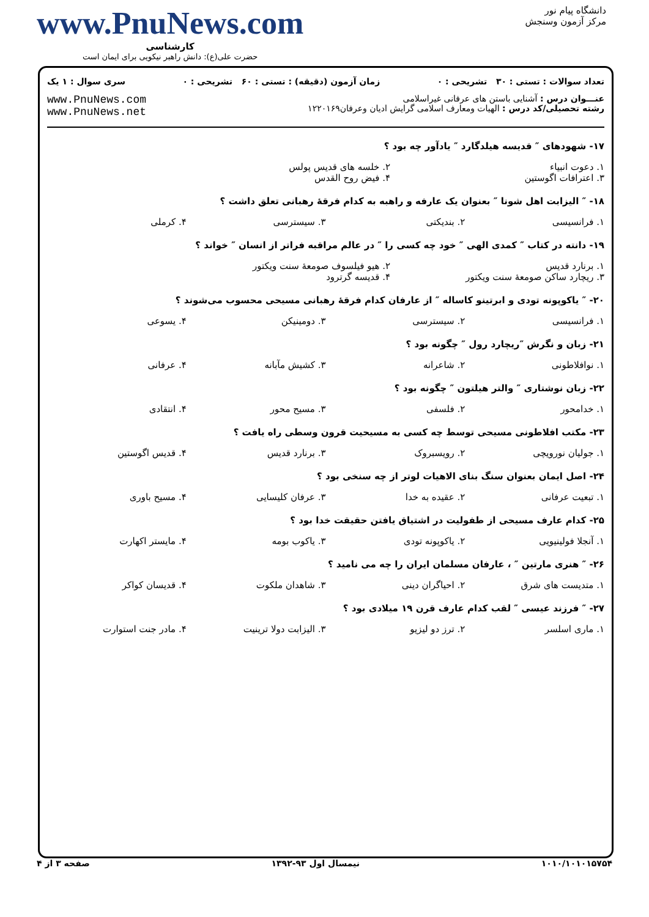دانشگاه پیام نور
مرکز آزمون وسنجش
www.PnuNews.com
کارشناسی
حضرت علی(ع): دانش راهبر نیکویی برای ایمان است
تعداد سوالات : تستی : ۳۰ تشریحی : ۰ زمان آزمون (دقیقه) : تستی : ۶۰ تشریحی : ۰ سری سوال : ۱ یک
عنـــوان درس : آشنایی باستن های عرفانی غیراسلامی
رشته تحصیلی/کد درس : الهیات ومعارف اسلامی گرایش ادیان وعرفان۱۲۲۰۱۶۹ www.PnuNews.com
www.PnuNews.net
۱۷- شهودهای ″ قدیسه هیلدگارد ″ یادآور چه بود ؟
۱. دعوت انبیاء ۲. خلسه های قدیس پولس ۳. اعترافات اگوستین ۴. فیض روح القدس
۱۸- ″ الیزابت اهل شونا ″ بعنوان یک عارفه و راهبه به کدام فرقهٔ رهبانی تعلق داشت ؟
۱. فرانسیسی ۲. بندیکتی ۳. سیسترسی ۴. کرملی
۱۹- دانته در کتاب ″ کمدی الهی ″ خود چه کسی را ″ در عالم مراقبه فراتر از انسان ″ خواند ؟
۱. برنارد قدیس ۲. هیو فیلسوف صومعهٔ سنت ویکتور ۳. ریچارد ساکن صومعهٔ سنت ویکتور ۴. قدیسه گرترود
۲۰- ″ یاکوپونه تودی و ابرتینو کاساله ″ از عارفان کدام فرقهٔ رهبانی مسیحی محسوب می‌شوند ؟
۱. فرانسیسی ۲. سیسترسی ۳. دومینیکن ۴. یسوعی
۲۱- زبان و نگرش ″ریچارد رول ″ چگونه بود ؟
۱. نوافلاطونی ۲. شاعرانه ۳. کشیش مآبانه ۴. عرفانی
۲۲- زبان نوشتاری ″ والتر هیلتون ″ چگونه بود ؟
۱. خدامحور ۲. فلسفی ۳. مسیح محور ۴. انتقادی
۲۳- مکتب افلاطونی مسیحی توسط چه کسی به مسیحیت قرون وسطی راه یافت ؟
۱. جولیان نورویچی ۲. رویسبروک ۳. برنارد قدیس ۴. قدیس اگوستین
۲۴- اصل ایمان بعنوان سنگ بنای الاهیات لوتر از چه سنخی بود ؟
۱. تبعیت عرفانی ۲. عقیده به خدا ۳. عرفان کلیسایی ۴. مسیح باوری
۲۵- کدام عارف مسیحی از طفولیت در اشتیاق یافتن حقیقت خدا بود ؟
۱. آنجلا فولینیویی ۲. یاکوپونه تودی ۳. یاکوب بومه ۴. مایستر اکهارت
۲۶- ″ هنری مارتین ″ ، عارفان مسلمان ایران را چه می نامید ؟
۱. متدیست های شرق ۲. احیاگران دینی ۳. شاهدان ملکوت ۴. قدیسان کواکر
۲۷- ″ فرزند عیسی ″ لقب کدام عارف قرن ۱۹ میلادی بود ؟
۱. ماری اسلسر ۲. ترز دو لیزیو ۳. الیزابت دولا ترینیت ۴. مادر جنت استوارت
۱۰۱۰/۱۰۱۰۱۵۷۵۴ نیمسال اول ۹۳-۱۳۹۲ صفحه ۳ از ۴